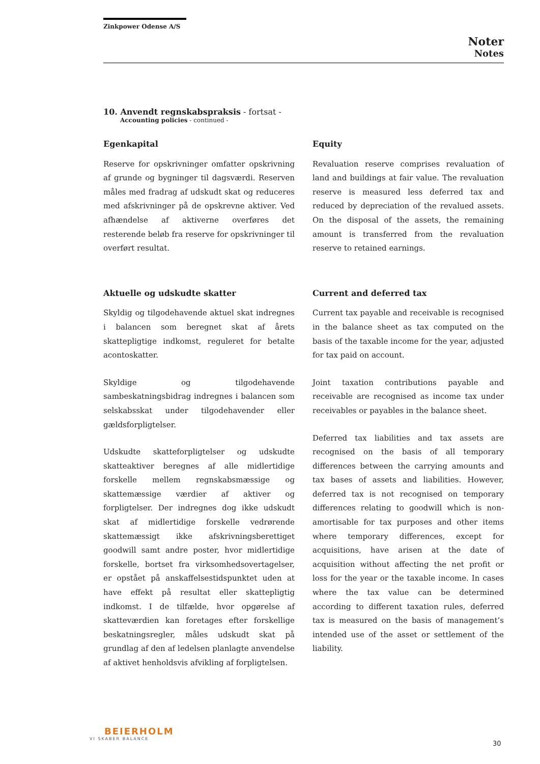Zinkpower Odense A/S
Noter
Notes
10. Anvendt regnskabspraksis - fortsat -
Accounting policies - continued -
Egenkapital
Reserve for opskrivninger omfatter opskrivning af grunde og bygninger til dagsværdi. Reserven måles med fradrag af udskudt skat og reduceres med afskrivninger på de opskrevne aktiver. Ved afhændelse af aktiverne overføres det resterende beløb fra reserve for opskrivninger til overført resultat.
Aktuelle og udskudte skatter
Skyldig og tilgodehavende aktuel skat indregnes i balancen som beregnet skat af årets skattepligtige indkomst, reguleret for betalte acontoskatter.
Skyldige og tilgodehavende sambeskatningsbidrag indregnes i balancen som selskabsskat under tilgodehavender eller gældsforpligtelser.
Udskudte skatteforpligtelser og udskudte skatteaktiver beregnes af alle midlertidige forskelle mellem regnskabsmæssige og skattemæssige værdier af aktiver og forpligtelser. Der indregnes dog ikke udskudt skat af midlertidige forskelle vedrørende skattemæssigt ikke afskrivningsberettiget goodwill samt andre poster, hvor midlertidige forskelle, bortset fra virksomhedsovertagelser, er opstået på anskaffelsestidspunktet uden at have effekt på resultat eller skattepligtig indkomst. I de tilfælde, hvor opgørelse af skatteværdien kan foretages efter forskellige beskatningsregler, måles udskudt skat på grundlag af den af ledelsen planlagte anvendelse af aktivet henholdsvis afvikling af forpligtelsen.
Equity
Revaluation reserve comprises revaluation of land and buildings at fair value. The revaluation reserve is measured less deferred tax and reduced by depreciation of the revalued assets. On the disposal of the assets, the remaining amount is transferred from the revaluation reserve to retained earnings.
Current and deferred tax
Current tax payable and receivable is recognised in the balance sheet as tax computed on the basis of the taxable income for the year, adjusted for tax paid on account.
Joint taxation contributions payable and receivable are recognised as income tax under receivables or payables in the balance sheet.
Deferred tax liabilities and tax assets are recognised on the basis of all temporary differences between the carrying amounts and tax bases of assets and liabilities. However, deferred tax is not recognised on temporary differences relating to goodwill which is non-amortisable for tax purposes and other items where temporary differences, except for acquisitions, have arisen at the date of acquisition without affecting the net profit or loss for the year or the taxable income. In cases where the tax value can be determined according to different taxation rules, deferred tax is measured on the basis of management’s intended use of the asset or settlement of the liability.
BEIERHOLM
VI SKABER BALANCE
30